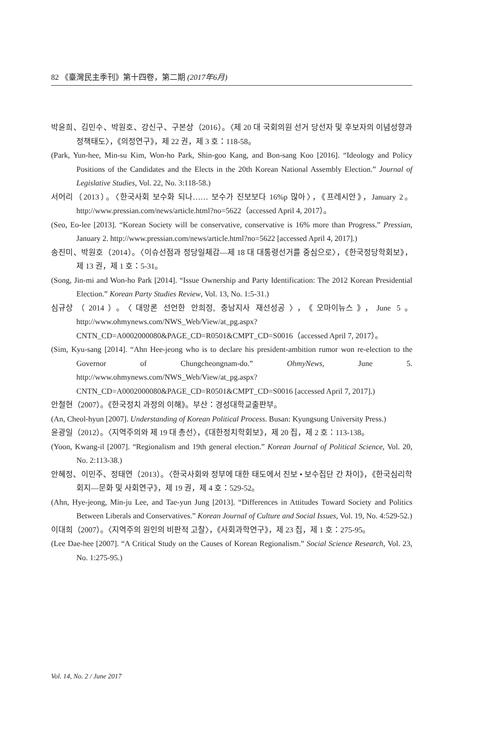82 《臺灣民主季刊》第十四卷，第二期 (2017年6月)
박윤희、김민수、박원호、강신구、구본상（2016）。〈제 20 대 국회의원 선거 당선자 및 후보자의 이념성향과 정책태도〉，《의정연구》，제 22 권，제 3 호：118-58。
(Park, Yun-hee, Min-su Kim, Won-ho Park, Shin-goo Kang, and Bon-sang Koo [2016]. “Ideology and Policy Positions of the Candidates and the Elects in the 20th Korean National Assembly Election.” Journal of Legislative Studies, Vol. 22, No. 3:118-58.)
서어리（2013）。〈한국사회 보수화 되나…… 보수가 진보보다 16%p 많아〉，《프레시안》，January 2。http://www.pressian.com/news/article.html?no=5622（accessed April 4, 2017）。
(Seo, Eo-lee [2013]. “Korean Society will be conservative, conservative is 16% more than Progress.” Pressian, January 2. http://www.pressian.com/news/article.html?no=5622 [accessed April 4, 2017].)
송진미、박원호（2014）。〈이슈선점과 정당일체감—제 18 대 대통령선거를 중심으로〉，《한국정당학회보》，제 13 권，제 1 호：5-31。
(Song, Jin-mi and Won-ho Park [2014]. “Issue Ownership and Party Identification: The 2012 Korean Presidential Election.” Korean Party Studies Review, Vol. 13, No. 1:5-31.)
심규상（2014）。〈대망론 선언한 안희정, 충남지사 재선성공〉，《오마이뉴스》，June 5。http://www.ohmynews.com/NWS_Web/View/at_pg.aspx?CNTN_CD=A0002000080&PAGE_CD=R0501&CMPT_CD=S0016（accessed April 7, 2017）。
(Sim, Kyu-sang [2014]. “Ahn Hee-jeong who is to declare his president-ambition rumor won re-election to the Governor of Chungcheongnam-do.” OhmyNews, June 5. http://www.ohmynews.com/NWS_Web/View/at_pg.aspx?CNTN_CD=A0002000080&PAGE_CD=R0501&CMPT_CD=S0016 [accessed April 7, 2017].)
안철현（2007）。《한국정치 과정의 이해》。부산：경성대학교출판부。
(An, Cheol-hyun [2007]. Understanding of Korean Political Process. Busan: Kyungsung University Press.)
윤광일（2012）。〈지역주의와 제 19 대 총선〉，《대한정치학회보》，제 20 집，제 2 호：113-138。
(Yoon, Kwang-il [2007]. “Regionalism and 19th general election.” Korean Journal of Political Science, Vol. 20, No. 2:113-38.)
안혜정、이민주、정태연（2013）。〈한국사회와 정부에 대한 태도에서 진보 • 보수집단 간 차이》，《한국심리학회지—문화 및 사회연구》，제 19 권，제 4 호：529-52。
(Ahn, Hye-jeong, Min-ju Lee, and Tae-yun Jung [2013]. “Differences in Attitudes Toward Society and Politics Between Liberals and Conservatives.” Korean Journal of Culture and Social Issues, Vol. 19, No. 4:529-52.)
이대희（2007）。〈지역주의 원인의 비판적 고찰〉，《사회과학연구》，제 23 집，제 1 호：275-95。
(Lee Dae-hee [2007]. “A Critical Study on the Causes of Korean Regionalism.” Social Science Research, Vol. 23, No. 1:275-95.)
Vol. 14, No. 2 / June 2017